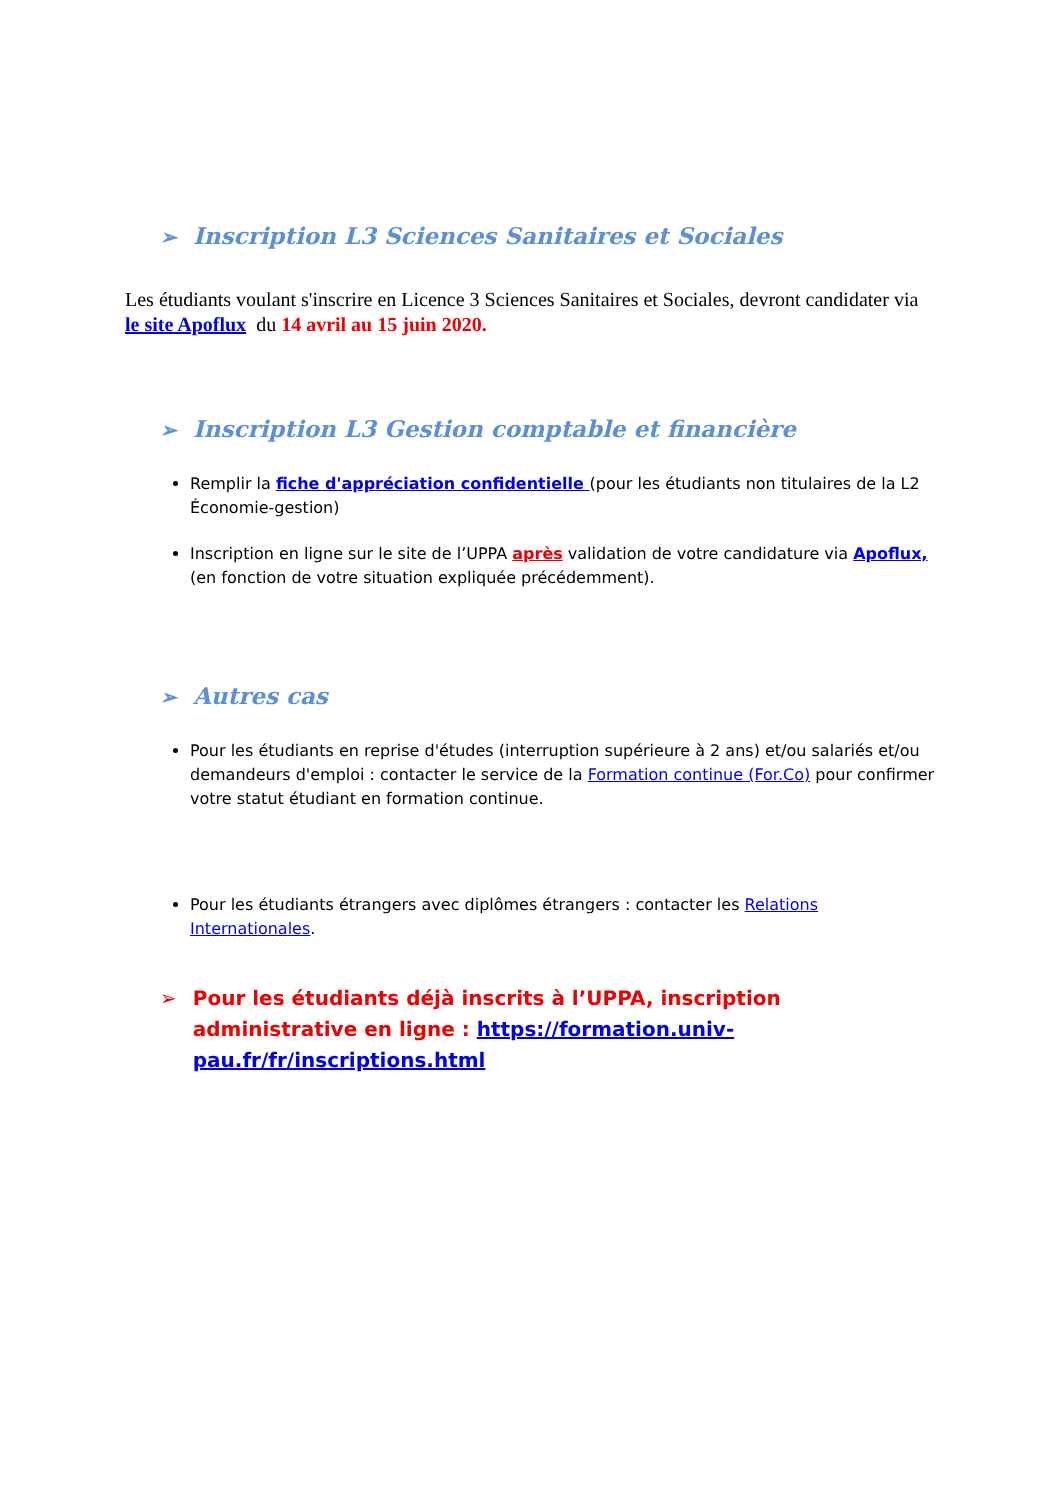➢ Inscription L3 Sciences Sanitaires et Sociales
Les étudiants voulant s'inscrire en Licence 3 Sciences Sanitaires et Sociales, devront candidater via le site Apoflux du 14 avril au 15 juin 2020.
➢ Inscription L3 Gestion comptable et financière
Remplir la fiche d'appréciation confidentielle (pour les étudiants non titulaires de la L2 Économie-gestion)
Inscription en ligne sur le site de l’UPPA après validation de votre candidature via Apoflux, (en fonction de votre situation expliquée précédemment).
➢ Autres cas
Pour les étudiants en reprise d'études (interruption supérieure à 2 ans) et/ou salariés et/ou demandeurs d'emploi : contacter le service de la Formation continue (For.Co) pour confirmer votre statut étudiant en formation continue.
Pour les étudiants étrangers avec diplômes étrangers : contacter les Relations Internationales.
➢ Pour les étudiants déjà inscrits à l’UPPA, inscription administrative en ligne : https://formation.univ-pau.fr/fr/inscriptions.html